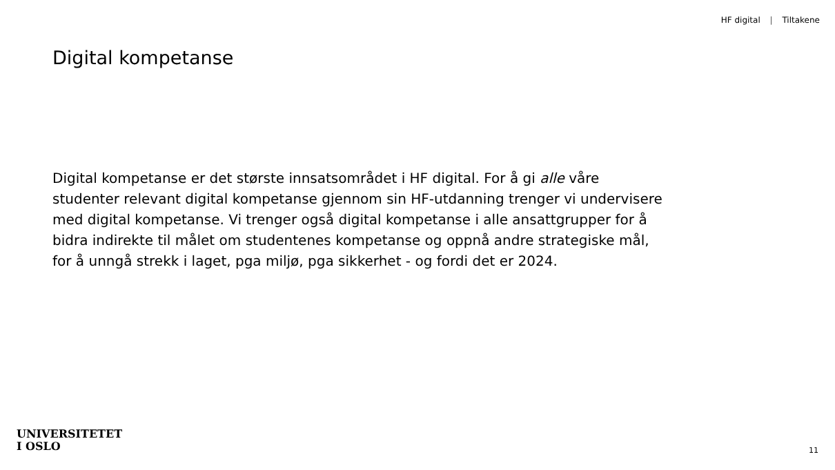HF digital | Tiltakene
Digital kompetanse
Digital kompetanse er det største innsatsområdet i HF digital. For å gi alle våre
studenter relevant digital kompetanse gjennom sin HF-utdanning trenger vi undervisere
med digital kompetanse. Vi trenger også digital kompetanse i alle ansattgrupper for å
bidra indirekte til målet om studentenes kompetanse og oppnå andre strategiske mål,
for å unngå strekk i laget, pga miljø, pga sikkerhet - og fordi det er 2024.
UNIVERSITETET
I OSLO
11